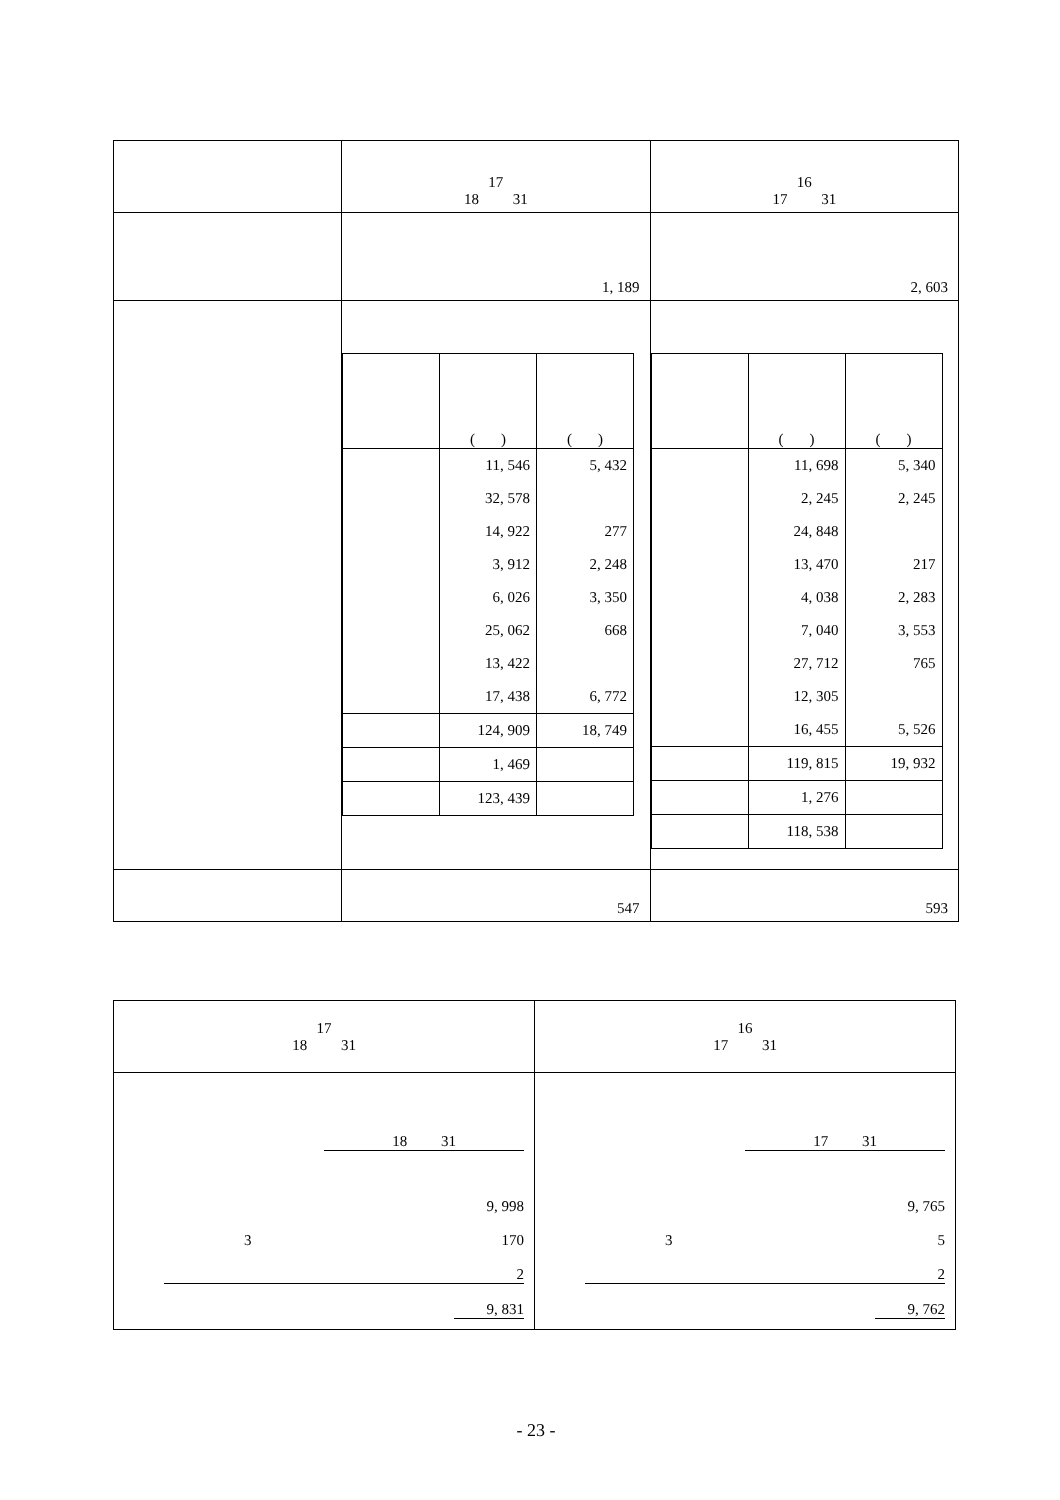| | 17 18 31 | 16 17 31 |
| | 1, 189 | 2, 603 |
| | / / ( ) / ( ) / / / 11, 546 / 5, 432 / / / 32, 578 / / / / 14, 922 / 277 / / / 3, 912 / 2, 248 / / / 6, 026 / 3, 350 / / / 25, 062 / 668 / / / 13, 422 / / / / 17, 438 / 6, 772 / / / 124, 909 / 18, 749 / / / 1, 469 / / / / 123, 439 / / | / / ( ) / ( ) / / / 11, 698 / 5, 340 / / / 2, 245 / 2, 245 / / / 24, 848 / / / / 13, 470 / 217 / / / 4, 038 / 2, 283 / / / 7, 040 / 3, 553 / / / 27, 712 / 765 / / / 12, 305 / / / / 16, 455 / 5, 526 / / / 119, 815 / 19, 932 / / / 1, 276 / / / / 118, 538 / / |
| | 547 | 593 |
| 17 18 31 | 16 17 31 |
| 18 31 9, 998 3 170 2 9, 831 | 17 31 9, 765 3 5 2 9, 762 |
- 23 -